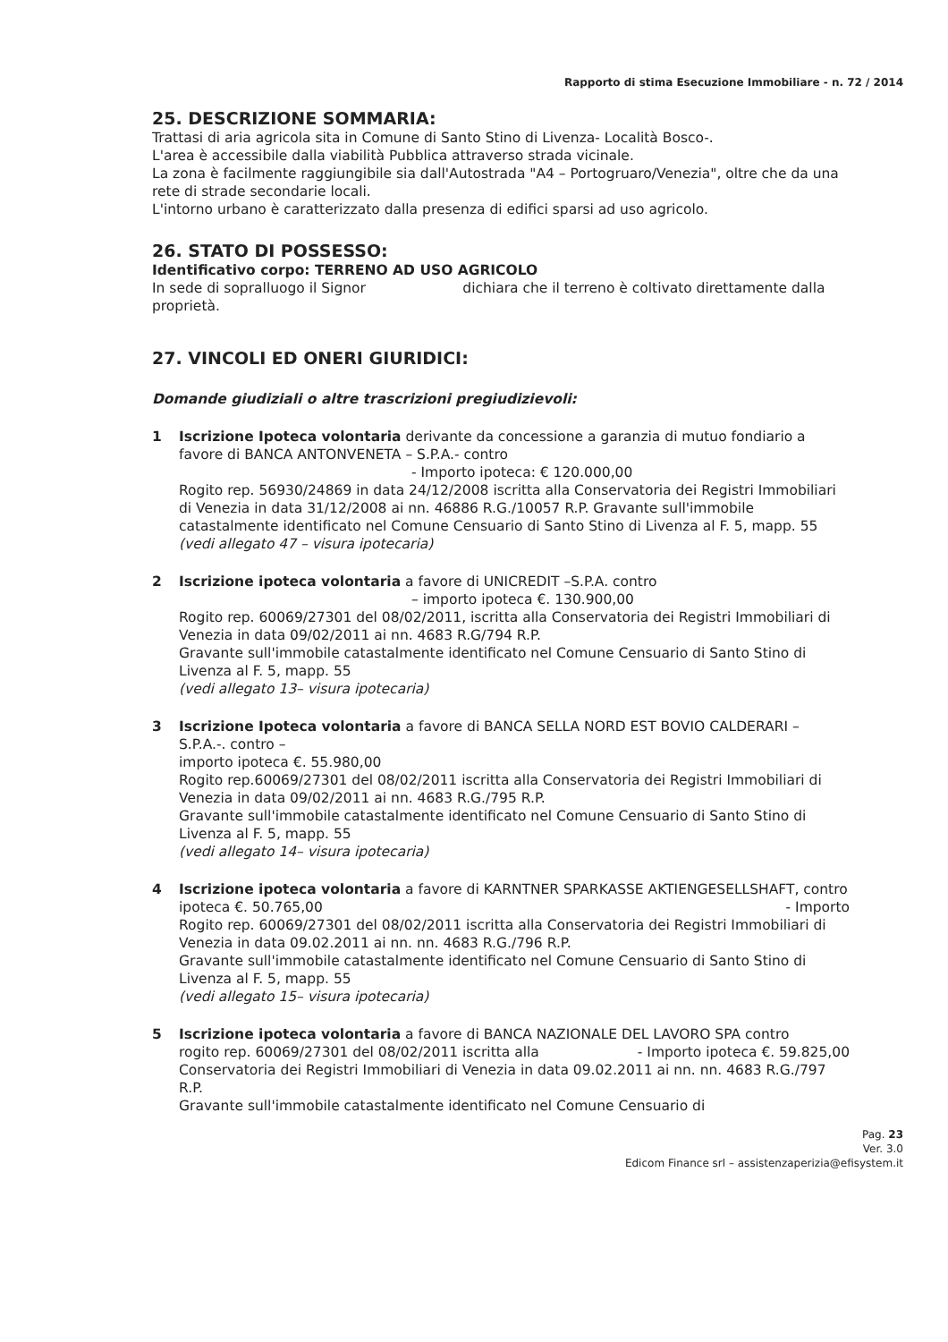Rapporto di stima Esecuzione Immobiliare - n. 72 / 2014
25. DESCRIZIONE SOMMARIA:
Trattasi di aria agricola sita in Comune di Santo Stino di Livenza- Località Bosco-.
L'area è accessibile dalla viabilità Pubblica attraverso strada vicinale.
La zona è facilmente raggiungibile sia dall'Autostrada "A4 – Portogruaro/Venezia", oltre che da una rete di strade secondarie locali.
L'intorno urbano è caratterizzato dalla presenza di edifici sparsi ad uso agricolo.
26. STATO DI POSSESSO:
Identificativo corpo: TERRENO AD USO AGRICOLO
In sede di sopralluogo il Signor dichiara che il terreno è coltivato direttamente dalla proprietà.
27. VINCOLI ED ONERI GIURIDICI:
Domande giudiziali o altre trascrizioni pregiudizievoli:
1 Iscrizione Ipoteca volontaria derivante da concessione a garanzia di mutuo fondiario a favore di BANCA ANTONVENETA – S.P.A.- contro
- Importo ipoteca: € 120.000,00
Rogito rep. 56930/24869 in data 24/12/2008 iscritta alla Conservatoria dei Registri Immobiliari di Venezia in data 31/12/2008 ai nn. 46886 R.G./10057 R.P. Gravante sull'immobile catastalmente identificato nel Comune Censuario di Santo Stino di Livenza al F. 5, mapp. 55
(vedi allegato 47 – visura ipotecaria)
2 Iscrizione ipoteca volontaria a favore di UNICREDIT –S.P.A. contro
– importo ipoteca €. 130.900,00
Rogito rep. 60069/27301 del 08/02/2011, iscritta alla Conservatoria dei Registri Immobiliari di Venezia in data 09/02/2011 ai nn. 4683 R.G/794 R.P.
Gravante sull'immobile catastalmente identificato nel Comune Censuario di Santo Stino di Livenza al F. 5, mapp. 55
(vedi allegato 13– visura ipotecaria)
3 Iscrizione Ipoteca volontaria a favore di BANCA SELLA NORD EST BOVIO CALDERARI – S.P.A.-. contro –
importo ipoteca €. 55.980,00
Rogito rep.60069/27301 del 08/02/2011 iscritta alla Conservatoria dei Registri Immobiliari di Venezia in data 09/02/2011 ai nn. 4683 R.G./795 R.P.
Gravante sull'immobile catastalmente identificato nel Comune Censuario di Santo Stino di Livenza al F. 5, mapp. 55
(vedi allegato 14– visura ipotecaria)
4 Iscrizione ipoteca volontaria a favore di KARNTNER SPARKASSE AKTIENGESELLSHAFT, contro - Importo
ipoteca €. 50.765,00
Rogito rep. 60069/27301 del 08/02/2011 iscritta alla Conservatoria dei Registri Immobiliari di Venezia in data 09.02.2011 ai nn. nn. 4683 R.G./796 R.P.
Gravante sull'immobile catastalmente identificato nel Comune Censuario di Santo Stino di Livenza al F. 5, mapp. 55
(vedi allegato 15– visura ipotecaria)
5 Iscrizione ipoteca volontaria a favore di BANCA NAZIONALE DEL LAVORO SPA contro - Importo ipoteca €. 59.825,00
rogito rep. 60069/27301 del 08/02/2011 iscritta alla Conservatoria dei Registri Immobiliari di Venezia in data 09.02.2011 ai nn. nn. 4683 R.G./797 R.P.
Gravante sull'immobile catastalmente identificato nel Comune Censuario di
Pag. 23
Ver. 3.0
Edicom Finance srl – assistenzaperizia@efisystem.it